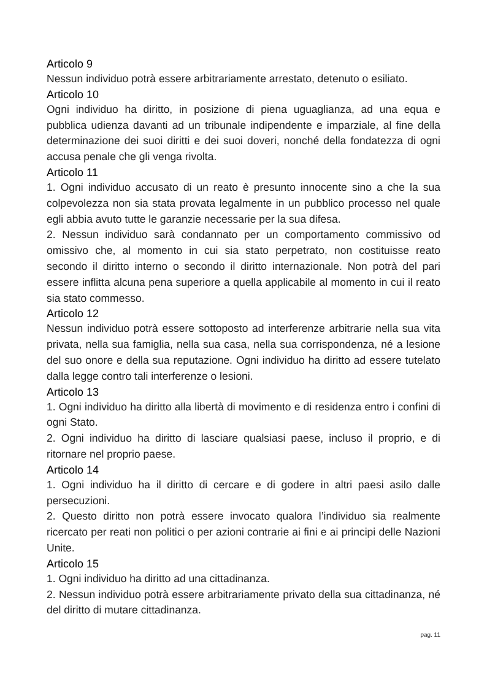Articolo 9
Nessun individuo potrà essere arbitrariamente arrestato, detenuto o esiliato.
Articolo 10
Ogni individuo ha diritto, in posizione di piena uguaglianza, ad una equa e pubblica udienza davanti ad un tribunale indipendente e imparziale, al fine della determinazione dei suoi diritti e dei suoi doveri, nonché della fondatezza di ogni accusa penale che gli venga rivolta.
Articolo 11
1. Ogni individuo accusato di un reato è presunto innocente sino a che la sua colpevolezza non sia stata provata legalmente in un pubblico processo nel quale egli abbia avuto tutte le garanzie necessarie per la sua difesa.
2. Nessun individuo sarà condannato per un comportamento commissivo od omissivo che, al momento in cui sia stato perpetrato, non costituisse reato secondo il diritto interno o secondo il diritto internazionale. Non potrà del pari essere inflitta alcuna pena superiore a quella applicabile al momento in cui il reato sia stato commesso.
Articolo 12
Nessun individuo potrà essere sottoposto ad interferenze arbitrarie nella sua vita privata, nella sua famiglia, nella sua casa, nella sua corrispondenza, né a lesione del suo onore e della sua reputazione. Ogni individuo ha diritto ad essere tutelato dalla legge contro tali interferenze o lesioni.
Articolo 13
1. Ogni individuo ha diritto alla libertà di movimento e di residenza entro i confini di ogni Stato.
2. Ogni individuo ha diritto di lasciare qualsiasi paese, incluso il proprio, e di ritornare nel proprio paese.
Articolo 14
1. Ogni individuo ha il diritto di cercare e di godere in altri paesi asilo dalle persecuzioni.
2. Questo diritto non potrà essere invocato qualora l’individuo sia realmente ricercato per reati non politici o per azioni contrarie ai fini e ai principi delle Nazioni Unite.
Articolo 15
1. Ogni individuo ha diritto ad una cittadinanza.
2. Nessun individuo potrà essere arbitrariamente privato della sua cittadinanza, né del diritto di mutare cittadinanza.
pag. 11